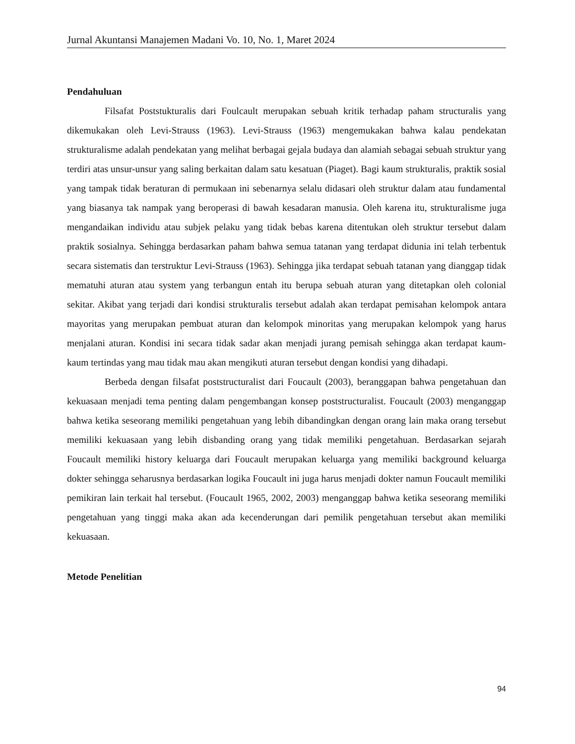Jurnal Akuntansi Manajemen Madani Vo. 10, No. 1, Maret 2024
Pendahuluan
Filsafat Poststukturalis dari Foulcault merupakan sebuah kritik terhadap paham structuralis yang dikemukakan oleh Levi-Strauss (1963). Levi-Strauss (1963) mengemukakan bahwa kalau pendekatan strukturalisme adalah pendekatan yang melihat berbagai gejala budaya dan alamiah sebagai sebuah struktur yang terdiri atas unsur-unsur yang saling berkaitan dalam satu kesatuan (Piaget). Bagi kaum strukturalis, praktik sosial yang tampak tidak beraturan di permukaan ini sebenarnya selalu didasari oleh struktur dalam atau fundamental yang biasanya tak nampak yang beroperasi di bawah kesadaran manusia. Oleh karena itu, strukturalisme juga mengandaikan individu atau subjek pelaku yang tidak bebas karena ditentukan oleh struktur tersebut dalam praktik sosialnya. Sehingga berdasarkan paham bahwa semua tatanan yang terdapat didunia ini telah terbentuk secara sistematis dan terstruktur Levi-Strauss (1963). Sehingga jika terdapat sebuah tatanan yang dianggap tidak mematuhi aturan atau system yang terbangun entah itu berupa sebuah aturan yang ditetapkan oleh colonial sekitar. Akibat yang terjadi dari kondisi strukturalis tersebut adalah akan terdapat pemisahan kelompok antara mayoritas yang merupakan pembuat aturan dan kelompok minoritas yang merupakan kelompok yang harus menjalani aturan. Kondisi ini secara tidak sadar akan menjadi jurang pemisah sehingga akan terdapat kaum-kaum tertindas yang mau tidak mau akan mengikuti aturan tersebut dengan kondisi yang dihadapi.
Berbeda dengan filsafat poststructuralist dari Foucault (2003), beranggapan bahwa pengetahuan dan kekuasaan menjadi tema penting dalam pengembangan konsep poststructuralist. Foucault (2003) menganggap bahwa ketika seseorang memiliki pengetahuan yang lebih dibandingkan dengan orang lain maka orang tersebut memiliki kekuasaan yang lebih disbanding orang yang tidak memiliki pengetahuan. Berdasarkan sejarah Foucault memiliki history keluarga dari Foucault merupakan keluarga yang memiliki background keluarga dokter sehingga seharusnya berdasarkan logika Foucault ini juga harus menjadi dokter namun Foucault memiliki pemikiran lain terkait hal tersebut. (Foucault 1965, 2002, 2003) menganggap bahwa ketika seseorang memiliki pengetahuan yang tinggi maka akan ada kecenderungan dari pemilik pengetahuan tersebut akan memiliki kekuasaan.
Metode Penelitian
94